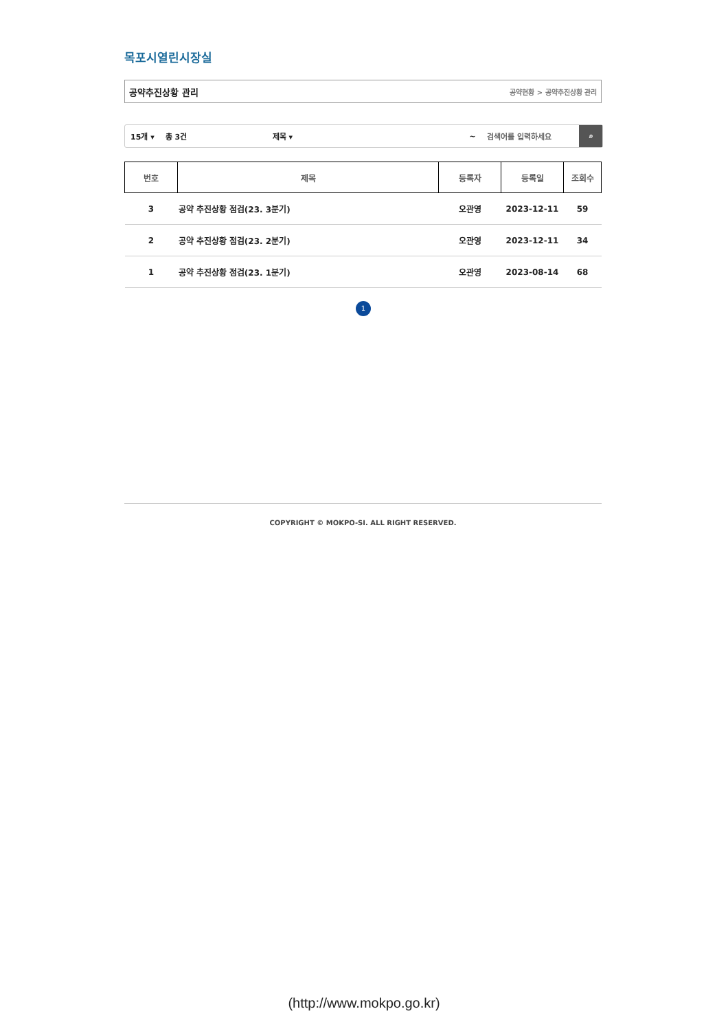목포시열린시장실
공약추진상황 관리 공약현황 > 공약추진상황 관리
15개 ▾ 총 3건 제목 ▾ ~ 검색어를 입력하세요
⌕
| 번호 | 제목 | 등록자 | 등록일 | 조회수 |
| --- | --- | --- | --- | --- |
| 3 | 공약 추진상황 점검(23. 3분기) | 오관영 | 2023-12-11 | 59 |
| 2 | 공약 추진상황 점검(23. 2분기) | 오관영 | 2023-12-11 | 34 |
| 1 | 공약 추진상황 점검(23. 1분기) | 오관영 | 2023-08-14 | 68 |
1
COPYRIGHT © MOKPO-SI. ALL RIGHT RESERVED.
(http://www.mokpo.go.kr)